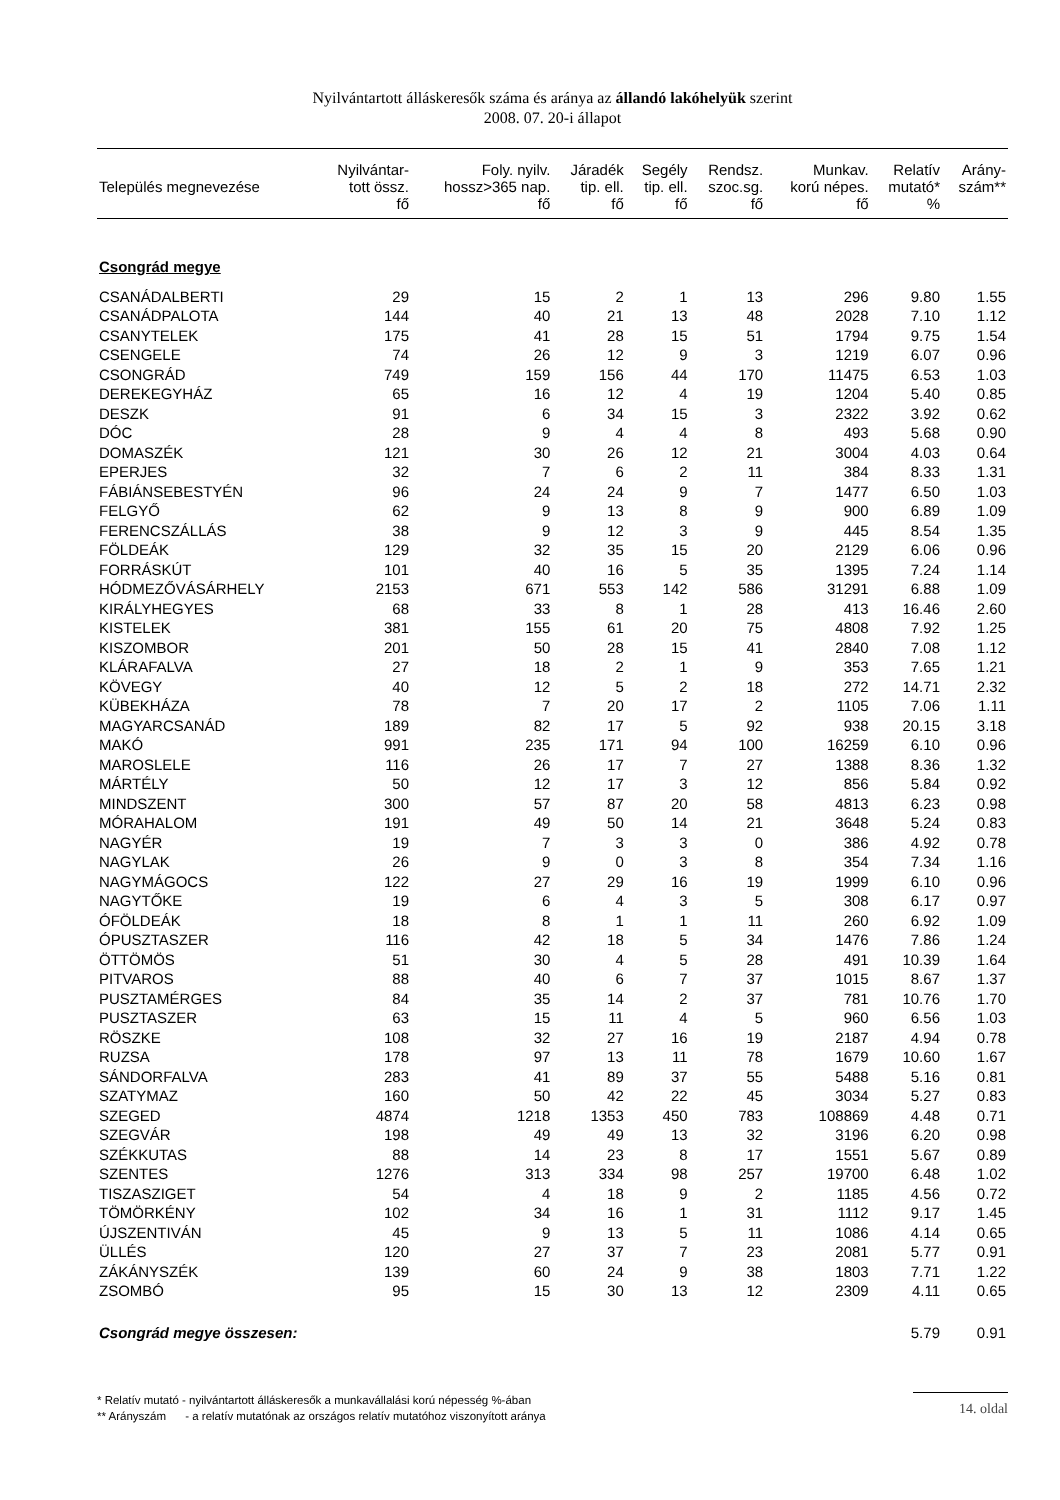Nyilvántartott álláskeresők száma és aránya az állandó lakóhelyük szerint
2008. 07. 20-i állapot
| Település megnevezése | Nyilvántar- tott össz. fő | Foly. nyilv. hossz>365 nap. fő | Járadék tip. ell. fő | Segély tip. ell. fő | Rendsz. szoc.sg. fő | Munkav. korú népes. fő | Relatív mutató* % | Arány- szám** |
| --- | --- | --- | --- | --- | --- | --- | --- | --- |
| Csongrád megye | | | | | | | | |
| CSANÁDALBERTI | 29 | 15 | 2 | 1 | 13 | 296 | 9.80 | 1.55 |
| CSANÁDPALOTA | 144 | 40 | 21 | 13 | 48 | 2028 | 7.10 | 1.12 |
| CSANYTELEK | 175 | 41 | 28 | 15 | 51 | 1794 | 9.75 | 1.54 |
| CSENGELE | 74 | 26 | 12 | 9 | 3 | 1219 | 6.07 | 0.96 |
| CSONGRÁD | 749 | 159 | 156 | 44 | 170 | 11475 | 6.53 | 1.03 |
| DEREKEGYHÁZ | 65 | 16 | 12 | 4 | 19 | 1204 | 5.40 | 0.85 |
| DESZK | 91 | 6 | 34 | 15 | 3 | 2322 | 3.92 | 0.62 |
| DÓC | 28 | 9 | 4 | 4 | 8 | 493 | 5.68 | 0.90 |
| DOMASZÉK | 121 | 30 | 26 | 12 | 21 | 3004 | 4.03 | 0.64 |
| EPERJES | 32 | 7 | 6 | 2 | 11 | 384 | 8.33 | 1.31 |
| FÁBIÁNSEBESTYÉN | 96 | 24 | 24 | 9 | 7 | 1477 | 6.50 | 1.03 |
| FELGYŐ | 62 | 9 | 13 | 8 | 9 | 900 | 6.89 | 1.09 |
| FERENCSZÁLLÁS | 38 | 9 | 12 | 3 | 9 | 445 | 8.54 | 1.35 |
| FÖLDEÁK | 129 | 32 | 35 | 15 | 20 | 2129 | 6.06 | 0.96 |
| FORRÁSKÚT | 101 | 40 | 16 | 5 | 35 | 1395 | 7.24 | 1.14 |
| HÓDMEZŐVÁSÁRHELY | 2153 | 671 | 553 | 142 | 586 | 31291 | 6.88 | 1.09 |
| KIRÁLYHEGYES | 68 | 33 | 8 | 1 | 28 | 413 | 16.46 | 2.60 |
| KISTELEK | 381 | 155 | 61 | 20 | 75 | 4808 | 7.92 | 1.25 |
| KISZOMBOR | 201 | 50 | 28 | 15 | 41 | 2840 | 7.08 | 1.12 |
| KLÁRAFALVA | 27 | 18 | 2 | 1 | 9 | 353 | 7.65 | 1.21 |
| KÖVEGY | 40 | 12 | 5 | 2 | 18 | 272 | 14.71 | 2.32 |
| KÜBEKHÁZA | 78 | 7 | 20 | 17 | 2 | 1105 | 7.06 | 1.11 |
| MAGYARCSANÁD | 189 | 82 | 17 | 5 | 92 | 938 | 20.15 | 3.18 |
| MAKÓ | 991 | 235 | 171 | 94 | 100 | 16259 | 6.10 | 0.96 |
| MAROSLELE | 116 | 26 | 17 | 7 | 27 | 1388 | 8.36 | 1.32 |
| MÁRTÉLY | 50 | 12 | 17 | 3 | 12 | 856 | 5.84 | 0.92 |
| MINDSZENT | 300 | 57 | 87 | 20 | 58 | 4813 | 6.23 | 0.98 |
| MÓRAHALOM | 191 | 49 | 50 | 14 | 21 | 3648 | 5.24 | 0.83 |
| NAGYÉR | 19 | 7 | 3 | 3 | 0 | 386 | 4.92 | 0.78 |
| NAGYLAK | 26 | 9 | 0 | 3 | 8 | 354 | 7.34 | 1.16 |
| NAGYMÁGOCS | 122 | 27 | 29 | 16 | 19 | 1999 | 6.10 | 0.96 |
| NAGYTŐKE | 19 | 6 | 4 | 3 | 5 | 308 | 6.17 | 0.97 |
| ÓFÖLDEÁK | 18 | 8 | 1 | 1 | 11 | 260 | 6.92 | 1.09 |
| ÓPUSZTASZER | 116 | 42 | 18 | 5 | 34 | 1476 | 7.86 | 1.24 |
| ÖTTÖMÖS | 51 | 30 | 4 | 5 | 28 | 491 | 10.39 | 1.64 |
| PITVAROS | 88 | 40 | 6 | 7 | 37 | 1015 | 8.67 | 1.37 |
| PUSZTAMÉRGES | 84 | 35 | 14 | 2 | 37 | 781 | 10.76 | 1.70 |
| PUSZTASZER | 63 | 15 | 11 | 4 | 5 | 960 | 6.56 | 1.03 |
| RÖSZKE | 108 | 32 | 27 | 16 | 19 | 2187 | 4.94 | 0.78 |
| RUZSA | 178 | 97 | 13 | 11 | 78 | 1679 | 10.60 | 1.67 |
| SÁNDORFALVA | 283 | 41 | 89 | 37 | 55 | 5488 | 5.16 | 0.81 |
| SZATYMAZ | 160 | 50 | 42 | 22 | 45 | 3034 | 5.27 | 0.83 |
| SZEGED | 4874 | 1218 | 1353 | 450 | 783 | 108869 | 4.48 | 0.71 |
| SZEGVÁR | 198 | 49 | 49 | 13 | 32 | 3196 | 6.20 | 0.98 |
| SZÉKKUTAS | 88 | 14 | 23 | 8 | 17 | 1551 | 5.67 | 0.89 |
| SZENTES | 1276 | 313 | 334 | 98 | 257 | 19700 | 6.48 | 1.02 |
| TISZASZIGET | 54 | 4 | 18 | 9 | 2 | 1185 | 4.56 | 0.72 |
| TÖMÖRKÉNY | 102 | 34 | 16 | 1 | 31 | 1112 | 9.17 | 1.45 |
| ÚJSZENTIVÁN | 45 | 9 | 13 | 5 | 11 | 1086 | 4.14 | 0.65 |
| ÜLLÉS | 120 | 27 | 37 | 7 | 23 | 2081 | 5.77 | 0.91 |
| ZÁKÁNYSZÉK | 139 | 60 | 24 | 9 | 38 | 1803 | 7.71 | 1.22 |
| ZSOMBÓ | 95 | 15 | 30 | 13 | 12 | 2309 | 4.11 | 0.65 |
| Csongrád megye összesen: | | | | | | | 5.79 | 0.91 |
* Relatív mutató - nyilvántartott álláskeresők a munkavállalási korú népesség %-ában
** Arányszám - a relatív mutatónak az országos relatív mutatóhoz viszonyított aránya
14. oldal